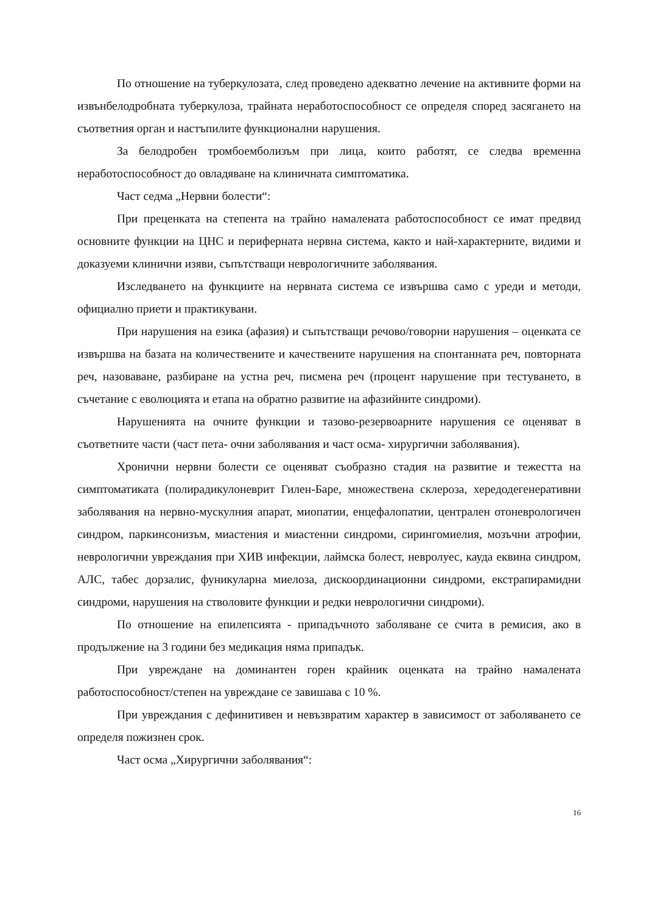По отношение на туберкулозата, след проведено адекватно лечение на активните форми на извънбелодробната туберкулоза, трайната неработоспособност се определя според засягането на съответния орган и настъпилите функционални нарушения.
За белодробен тромбоемболизъм при лица, които работят, се следва временна неработоспособност до овладяване на клиничната симптоматика.
Част седма „Нервни болести“:
При преценката на степента на трайно намалената работоспособност се имат предвид основните функции на ЦНС и периферната нервна система, както и най-характерните, видими и доказуеми клинични изяви, съпътстващи неврологичните заболявания.
Изследването на функциите на нервната система се извършва само с уреди и методи, официално приети и практикувани.
При нарушения на езика (афазия) и съпътстващи речово/говорни нарушения – оценката се извършва на базата на количествените и качествените нарушения на спонтанната реч, повторната реч, назоваване, разбиране на устна реч, писмена реч (процент нарушение при тестуването, в съчетание с еволюцията и етапа на обратно развитие на афазийните синдроми).
Нарушенията на очните функции и тазово-резервоарните нарушения се оценяват в съответните части (част пета- очни заболявания и част осма- хирургични заболявания).
Хронични нервни болести се оценяват съобразно стадия на развитие и тежестта на симптоматиката (полирадикулоневрит Гилен-Баре, множествена склероза, хередодегенеративни заболявания на нервно-мускулния апарат, миопатии, енцефалопатии, централен отоневрологичен синдром, паркинсонизъм, миастения и миастенни синдроми, сирингомиелия, мозъчни атрофии, неврологични увреждания при ХИВ инфекции, лаймска болест, невролуес, кауда еквина синдром, АЛС, табес дорзалис, фуникуларна миелоза, дискоординационни синдроми, екстрапирамидни синдроми, нарушения на стволовите функции и редки неврологични синдроми).
По отношение на епилепсията - припадъчното заболяване се счита в ремисия, ако в продължение на 3 години без медикация няма припадък.
При увреждане на доминантен горен крайник оценката на трайно намалената работоспособност/степен на увреждане се завишава с 10 %.
При увреждания с дефинитивен и невъзвратим характер в зависимост от заболяването се определя пожизнен срок.
Част осма „Хирургични заболявания“:
16